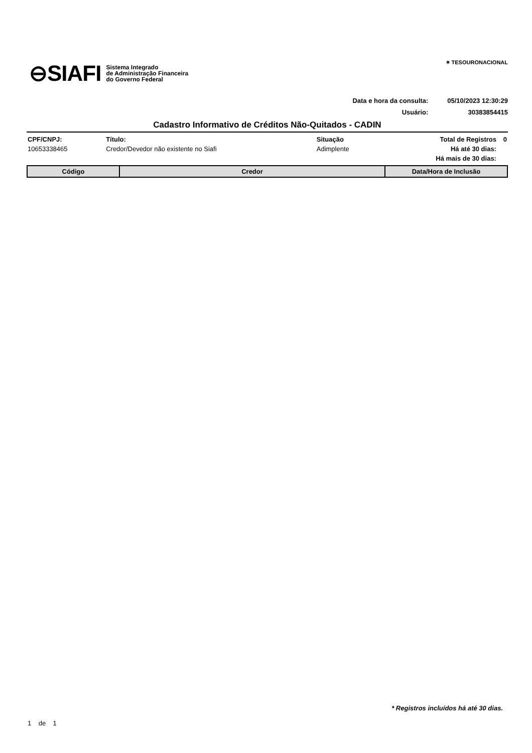⊖SIAFI
Sistema Integrado
de Administração Financeira
do Governo Federal
✶ TESOURONACIONAL
Data e hora da consulta: 05/10/2023 12:30:29
Usuário: 30383854415
Cadastro Informativo de Créditos Não-Quitados - CADIN
| CPF/CNPJ: | Título: | Situação | Total de Registros | 0 |
| 10653338465 | Credor/Devedor não existente no Siafi | Adimplente | Há até 30 dias: | |
| | | | Há mais de 30 dias: | |
| Código | Credor | Data/Hora de Inclusão |
| --- | --- | --- |
* Registros incluídos há até 30 dias.
1 de 1